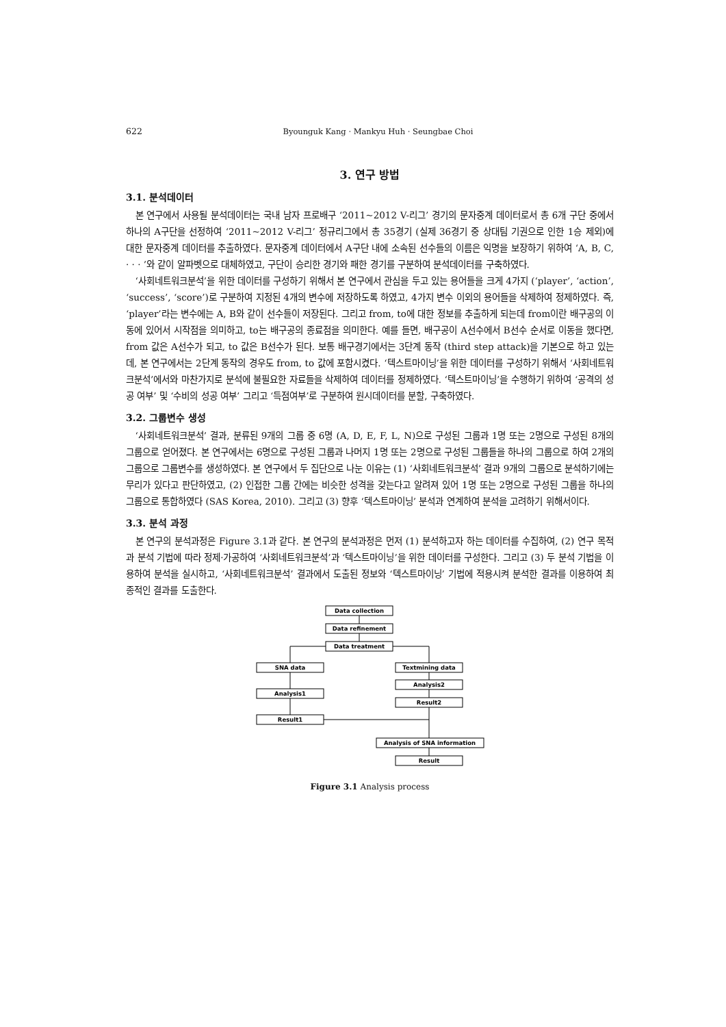622 Byounguk Kang · Mankyu Huh · Seungbae Choi
3. 연구 방법
3.1. 분석데이터
본 연구에서 사용될 분석데이터는 국내 남자 프로배구 ‘2011~2012 V-리그’ 경기의 문자중계 데이터로서 총 6개 구단 중에서 하나의 A구단을 선정하여 ‘2011~2012 V-리그’ 정규리그에서 총 35경기 (실제 36경기 중 상대팀 기권으로 인한 1승 제외)에 대한 문자중계 데이터를 추출하였다. 문자중계 데이터에서 A구단 내에 소속된 선수들의 이름은 익명을 보장하기 위하여 ‘A, B, C, · · · ’와 같이 알파벳으로 대체하였고, 구단이 승리한 경기와 패한 경기를 구분하여 분석데이터를 구축하였다.
‘사회네트워크분석’을 위한 데이터를 구성하기 위해서 본 연구에서 관심을 두고 있는 용어들을 크게 4가지 (‘player’, ‘action’, ‘success’, ‘score’)로 구분하여 지정된 4개의 변수에 저장하도록 하였고, 4가지 변수 이외의 용어들을 삭제하여 정제하였다. 즉, ‘player’라는 변수에는 A, B와 같이 선수들이 저장된다. 그리고 from, to에 대한 정보를 추출하게 되는데 from이란 배구공의 이동에 있어서 시작점을 의미하고, to는 배구공의 종료점을 의미한다. 예를 들면, 배구공이 A선수에서 B선수 순서로 이동을 했다면, from 값은 A선수가 되고, to 값은 B선수가 된다. 보통 배구경기에서는 3단계 동작 (third step attack)을 기본으로 하고 있는데, 본 연구에서는 2단계 동작의 경우도 from, to 값에 포함시켰다. ‘텍스트마이닝’을 위한 데이터를 구성하기 위해서 ‘사회네트워크분석’에서와 마찬가지로 분석에 불필요한 자료들을 삭제하여 데이터를 정제하였다. ‘텍스트마이닝’을 수행하기 위하여 ‘공격의 성공 여부’ 및 ‘수비의 성공 여부’ 그리고 ‘득점여부’로 구분하여 원시데이터를 분할, 구축하였다.
3.2. 그룹변수 생성
‘사회네트워크분석’ 결과, 분류된 9개의 그룹 중 6명 (A, D, E, F, L, N)으로 구성된 그룹과 1명 또는 2명으로 구성된 8개의 그룹으로 얻어졌다. 본 연구에서는 6명으로 구성된 그룹과 나머지 1명 또는 2명으로 구성된 그룹들을 하나의 그룹으로 하여 2개의 그룹으로 그룹변수를 생성하였다. 본 연구에서 두 집단으로 나눈 이유는 (1) ‘사회네트워크분석’ 결과 9개의 그룹으로 분석하기에는 무리가 있다고 판단하였고, (2) 인접한 그룹 간에는 비슷한 성격을 갖는다고 알려져 있어 1명 또는 2명으로 구성된 그룹을 하나의 그룹으로 통합하였다 (SAS Korea, 2010). 그리고 (3) 향후 ‘텍스트마이닝’ 분석과 연계하여 분석을 고려하기 위해서이다.
3.3. 분석 과정
본 연구의 분석과정은 Figure 3.1과 같다. 본 연구의 분석과정은 먼저 (1) 분석하고자 하는 데이터를 수집하여, (2) 연구 목적과 분석 기법에 따라 정제·가공하여 ‘사회네트워크분석’과 ‘텍스트마이닝’을 위한 데이터를 구성한다. 그리고 (3) 두 분석 기법을 이용하여 분석을 실시하고, ‘사회네트워크분석’ 결과에서 도출된 정보와 ‘텍스트마이닝’ 기법에 적용시켜 분석한 결과를 이용하여 최종적인 결과를 도출한다.
Data collection
Data refinement
Data treatment
SNA data
Textmining data
Analysis2
Analysis1
Result2
Result1
Analysis of SNA information
Result
Figure 3.1 Analysis process